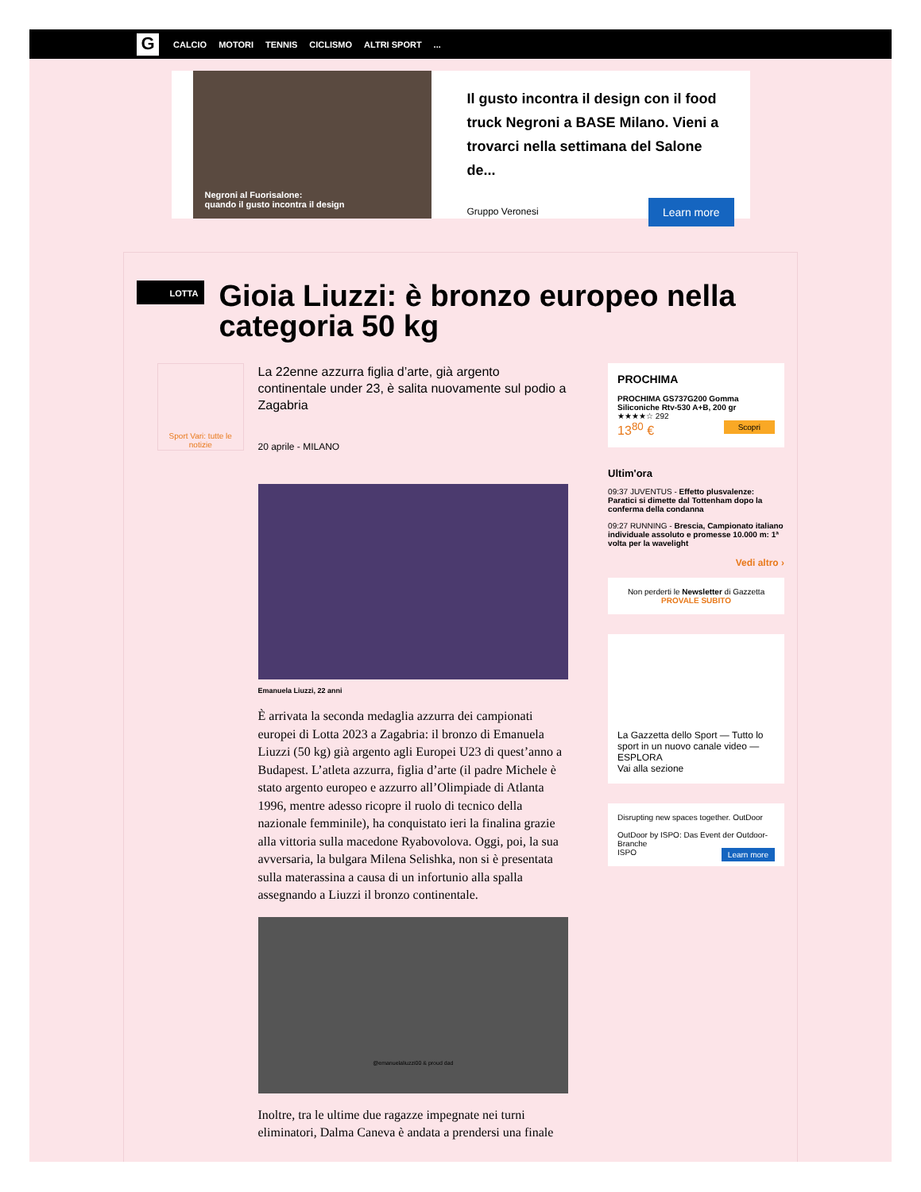G
CALCIO MOTORI TENNIS CICLISMO ALTRI SPORT...
Negroni al Fuorisalone:
quando il gusto incontra il design
Il gusto incontra il design con il food truck Negroni a BASE Milano. Vieni a trovarci nella settimana del Salone de...
Learn more
Gruppo Veronesi
LOTTA
Gioia Liuzzi: è bronzo europeo nella categoria 50 kg
Sport Vari: tutte le notizie
La 22enne azzurra figlia d’arte, già argento continentale under 23, è salita nuovamente sul podio a Zagabria
20 aprile - MILANO
Emanuela Liuzzi, 22 anni
È arrivata la seconda medaglia azzurra dei campionati europei di Lotta 2023 a Zagabria: il bronzo di Emanuela Liuzzi (50 kg) già argento agli Europei U23 di quest’anno a Budapest. L’atleta azzurra, figlia d’arte (il padre Michele è stato argento europeo e azzurro all’Olimpiade di Atlanta 1996, mentre adesso ricopre il ruolo di tecnico della nazionale femminile), ha conquistato ieri la finalina grazie alla vittoria sulla macedone Ryabovolova. Oggi, poi, la sua avversaria, la bulgara Milena Selishka, non si è presentata sulla materassina a causa di un infortunio alla spalla assegnando a Liuzzi il bronzo continentale.
@emanuelaliuzzi00 & proud dad
Inoltre, tra le ultime due ragazze impegnate nei turni eliminatori, Dalma Caneva è andata a prendersi una finale
PROCHIMA
PROCHIMA GS737G200 Gomma Siliconiche Rtv-530 A+B, 200 gr
★★★★☆ 292
13<sup>80</sup> € Scopri
Ultim'ora
09:37 JUVENTUS - Effetto plusvalenze: Paratici si dimette dal Tottenham dopo la conferma della condanna
09:27 RUNNING - Brescia, Campionato italiano individuale assoluto e promesse 10.000 m: 1ª volta per la wavelight
Vedi altro ›
Non perderti le Newsletter di Gazzetta
PROVALE SUBITO
La Gazzetta dello Sport — Tutto lo sport in un nuovo canale video — ESPLORA
Vai alla sezione
Disrupting new spaces together. OutDoor
OutDoor by ISPO: Das Event der Outdoor-Branche
ISPO Learn more